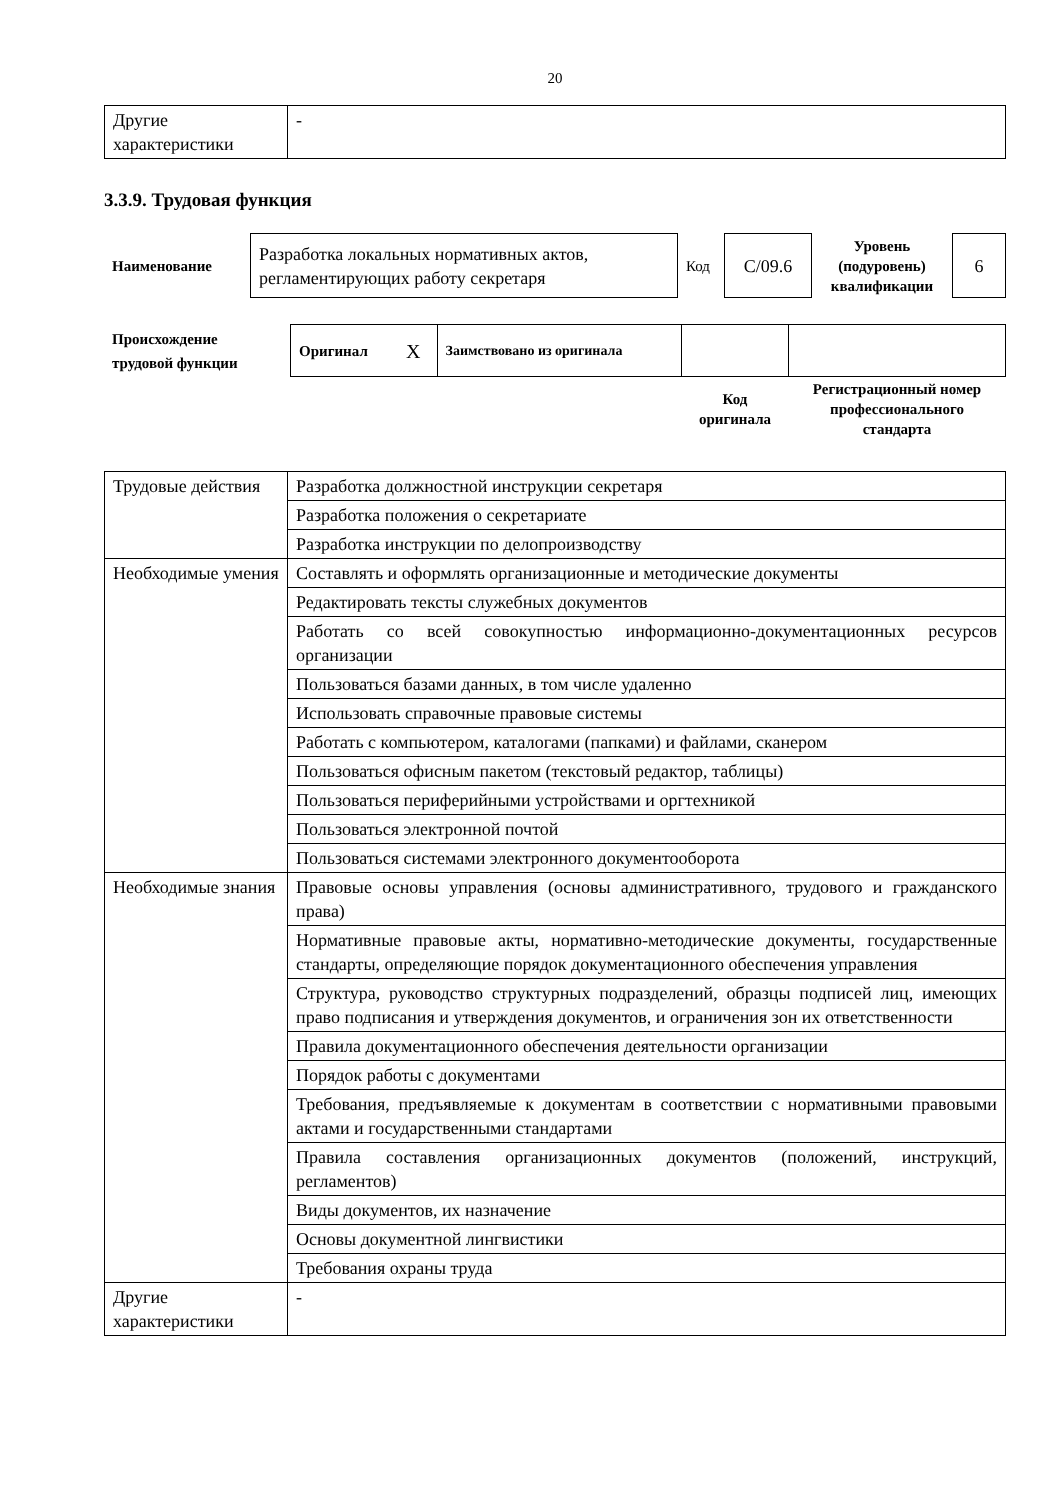20
| Другие характеристики | - |
3.3.9. Трудовая функция
| Наименование | Разработка локальных нормативных актов, регламентирующих работу секретаря | Код | C/09.6 | Уровень (подуровень) квалификации | 6 |
| Происхождение трудовой функции | Оригинал | X | Заимствовано из оригинала | | |
| | | | | Код оригинала | Регистрационный номер профессионального стандарта |
| Трудовые действия | Разработка должностной инструкции секретаря |
| | Разработка положения о секретариате |
| | Разработка инструкции по делопроизводству |
| Необходимые умения | Составлять и оформлять организационные и методические документы |
| | Редактировать тексты служебных документов |
| | Работать со всей совокупностью информационно-документационных ресурсов организации |
| | Пользоваться базами данных, в том числе удаленно |
| | Использовать справочные правовые системы |
| | Работать с компьютером, каталогами (папками) и файлами, сканером |
| | Пользоваться офисным пакетом (текстовый редактор, таблицы) |
| | Пользоваться периферийными устройствами и оргтехникой |
| | Пользоваться электронной почтой |
| | Пользоваться системами электронного документооборота |
| Необходимые знания | Правовые основы управления (основы административного, трудового и гражданского права) |
| | Нормативные правовые акты, нормативно-методические документы, государственные стандарты, определяющие порядок документационного обеспечения управления |
| | Структура, руководство структурных подразделений, образцы подписей лиц, имеющих право подписания и утверждения документов, и ограничения зон их ответственности |
| | Правила документационного обеспечения деятельности организации |
| | Порядок работы с документами |
| | Требования, предъявляемые к документам в соответствии с нормативными правовыми актами и государственными стандартами |
| | Правила составления организационных документов (положений, инструкций, регламентов) |
| | Виды документов, их назначение |
| | Основы документной лингвистики |
| | Требования охраны труда |
| Другие характеристики | - |